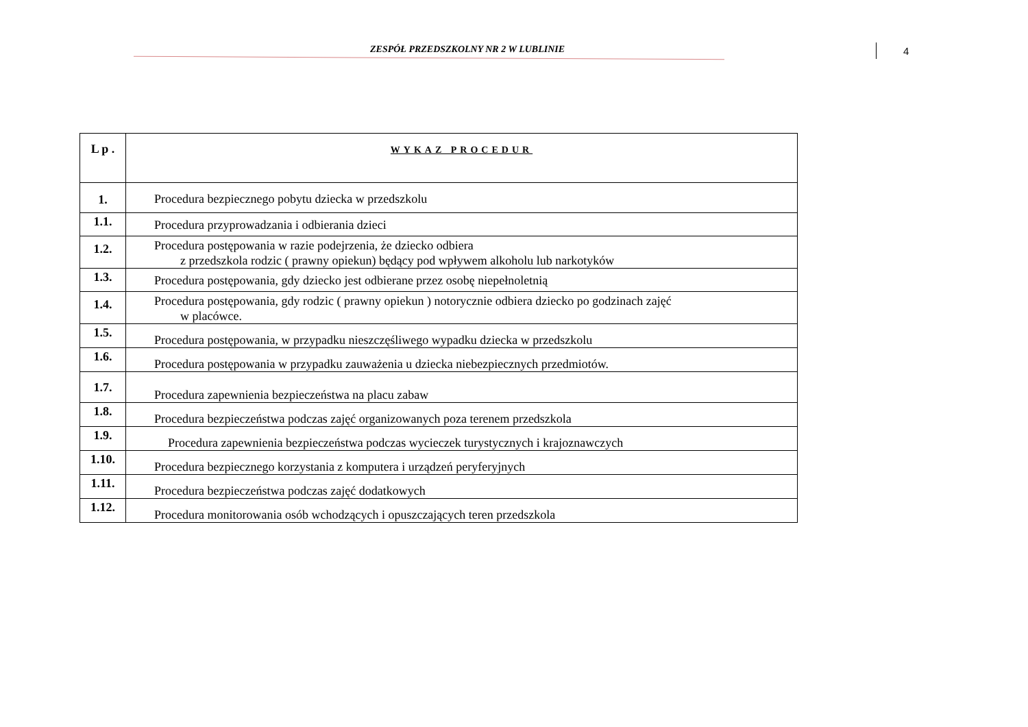ZESPÓŁ PRZEDSZKOLNY NR 2 W LUBLINIE
4
| L p . | WYKAZ PROCEDUR |
| --- | --- |
| 1. | Procedura bezpiecznego pobytu dziecka w przedszkolu |
| 1.1. | Procedura przyprowadzania i odbierania dzieci |
| 1.2. | Procedura postępowania w razie podejrzenia, że dziecko odbiera z przedszkola rodzic ( prawny opiekun) będący pod wpływem alkoholu lub narkotyków |
| 1.3. | Procedura postępowania, gdy dziecko jest odbierane przez osobę niepełnoletnią |
| 1.4. | Procedura postępowania, gdy rodzic ( prawny opiekun ) notorycznie odbiera dziecko po godzinach zajęć w placówce. |
| 1.5. | Procedura postępowania, w przypadku nieszczęśliwego wypadku dziecka w przedszkolu |
| 1.6. | Procedura postępowania w przypadku zauważenia u dziecka niebezpiecznych przedmiotów. |
| 1.7. | Procedura zapewnienia bezpieczeństwa na placu zabaw |
| 1.8. | Procedura bezpieczeństwa podczas zajęć organizowanych poza terenem przedszkola |
| 1.9. | Procedura zapewnienia bezpieczeństwa podczas wycieczek turystycznych i krajoznawczych |
| 1.10. | Procedura bezpiecznego korzystania z komputera i urządzeń peryferyjnych |
| 1.11. | Procedura bezpieczeństwa podczas zajęć dodatkowych |
| 1.12. | Procedura monitorowania osób wchodzących i opuszczających teren przedszkola |